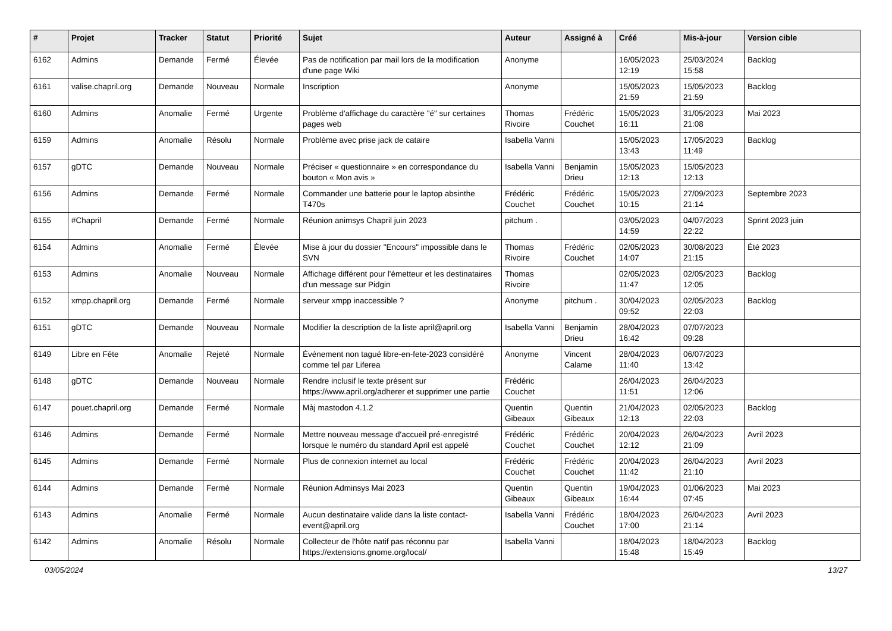| # | Projet | Tracker | Statut | Priorité | Sujet | Auteur | Assigné à | Créé | Mis-à-jour | Version cible |
| --- | --- | --- | --- | --- | --- | --- | --- | --- | --- | --- |
| 6162 | Admins | Demande | Fermé | Élevée | Pas de notification par mail lors de la modification d'une page Wiki | Anonyme | | 16/05/2023 12:19 | 25/03/2024 15:58 | Backlog |
| 6161 | valise.chapril.org | Demande | Nouveau | Normale | Inscription | Anonyme | | 15/05/2023 21:59 | 15/05/2023 21:59 | Backlog |
| 6160 | Admins | Anomalie | Fermé | Urgente | Problème d'affichage du caractère "é" sur certaines pages web | Thomas Rivoire | Frédéric Couchet | 15/05/2023 16:11 | 31/05/2023 21:08 | Mai 2023 |
| 6159 | Admins | Anomalie | Résolu | Normale | Problème avec prise jack de cataire | Isabella Vanni | | 15/05/2023 13:43 | 17/05/2023 11:49 | Backlog |
| 6157 | gDTC | Demande | Nouveau | Normale | Préciser « questionnaire » en correspondance du bouton « Mon avis » | Isabella Vanni | Benjamin Drieu | 15/05/2023 12:13 | 15/05/2023 12:13 | |
| 6156 | Admins | Demande | Fermé | Normale | Commander une batterie pour le laptop absinthe T470s | Frédéric Couchet | Frédéric Couchet | 15/05/2023 10:15 | 27/09/2023 21:14 | Septembre 2023 |
| 6155 | #Chapril | Demande | Fermé | Normale | Réunion animsys Chapril juin 2023 | pitchum . | | 03/05/2023 14:59 | 04/07/2023 22:22 | Sprint 2023 juin |
| 6154 | Admins | Anomalie | Fermé | Élevée | Mise à jour du dossier "Encours" impossible dans le SVN | Thomas Rivoire | Frédéric Couchet | 02/05/2023 14:07 | 30/08/2023 21:15 | Été 2023 |
| 6153 | Admins | Anomalie | Nouveau | Normale | Affichage différent pour l'émetteur et les destinataires d'un message sur Pidgin | Thomas Rivoire | | 02/05/2023 11:47 | 02/05/2023 12:05 | Backlog |
| 6152 | xmpp.chapril.org | Demande | Fermé | Normale | serveur xmpp inaccessible ? | Anonyme | pitchum . | 30/04/2023 09:52 | 02/05/2023 22:03 | Backlog |
| 6151 | gDTC | Demande | Nouveau | Normale | Modifier la description de la liste april@april.org | Isabella Vanni | Benjamin Drieu | 28/04/2023 16:42 | 07/07/2023 09:28 | |
| 6149 | Libre en Fête | Anomalie | Rejeté | Normale | Événement non tagué libre-en-fete-2023 considéré comme tel par Liferea | Anonyme | Vincent Calame | 28/04/2023 11:40 | 06/07/2023 13:42 | |
| 6148 | gDTC | Demande | Nouveau | Normale | Rendre inclusif le texte présent sur https://www.april.org/adherer et supprimer une partie | Frédéric Couchet | | 26/04/2023 11:51 | 26/04/2023 12:06 | |
| 6147 | pouet.chapril.org | Demande | Fermé | Normale | Màj mastodon 4.1.2 | Quentin Gibeaux | Quentin Gibeaux | 21/04/2023 12:13 | 02/05/2023 22:03 | Backlog |
| 6146 | Admins | Demande | Fermé | Normale | Mettre nouveau message d'accueil pré-enregistré lorsque le numéro du standard April est appelé | Frédéric Couchet | Frédéric Couchet | 20/04/2023 12:12 | 26/04/2023 21:09 | Avril 2023 |
| 6145 | Admins | Demande | Fermé | Normale | Plus de connexion internet au local | Frédéric Couchet | Frédéric Couchet | 20/04/2023 11:42 | 26/04/2023 21:10 | Avril 2023 |
| 6144 | Admins | Demande | Fermé | Normale | Réunion Adminsys Mai 2023 | Quentin Gibeaux | Quentin Gibeaux | 19/04/2023 16:44 | 01/06/2023 07:45 | Mai 2023 |
| 6143 | Admins | Anomalie | Fermé | Normale | Aucun destinataire valide dans la liste contact-event@april.org | Isabella Vanni | Frédéric Couchet | 18/04/2023 17:00 | 26/04/2023 21:14 | Avril 2023 |
| 6142 | Admins | Anomalie | Résolu | Normale | Collecteur de l'hôte natif pas réconnu par https://extensions.gnome.org/local/ | Isabella Vanni | | 18/04/2023 15:48 | 18/04/2023 15:49 | Backlog |
03/05/2024 13/27